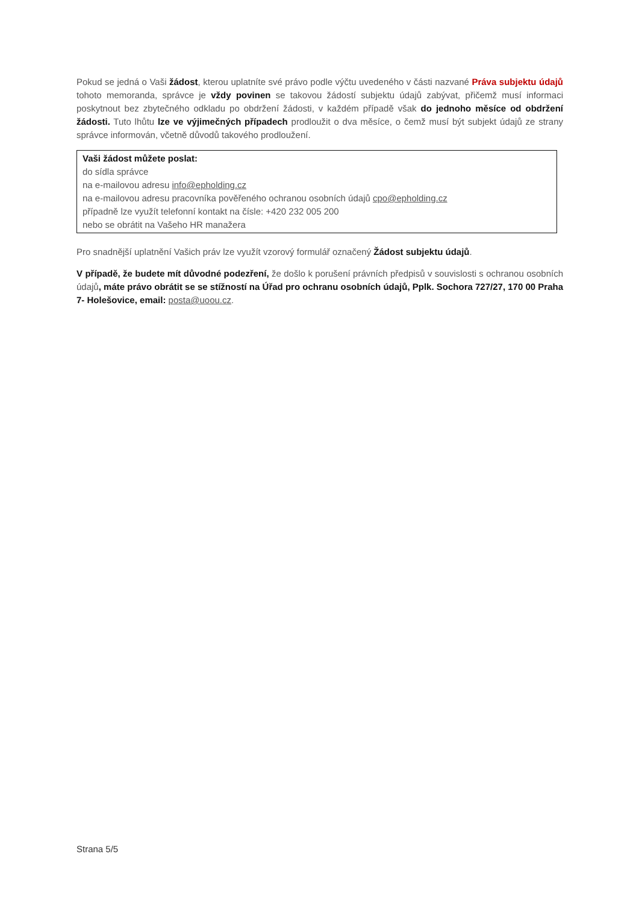Pokud se jedná o Vaši žádost, kterou uplatníte své právo podle výčtu uvedeného v části nazvané Práva subjektu údajů tohoto memoranda, správce je vždy povinen se takovou žádostí subjektu údajů zabývat, přičemž musí informaci poskytnout bez zbytečného odkladu po obdržení žádosti, v každém případě však do jednoho měsíce od obdržení žádosti. Tuto lhůtu lze ve výjimečných případech prodloužit o dva měsíce, o čemž musí být subjekt údajů ze strany správce informován, včetně důvodů takového prodloužení.
Vaši žádost můžete poslat:
do sídla správce
na e-mailovou adresu info@epholding.cz
na e-mailovou adresu pracovníka pověřeného ochranou osobních údajů cpo@epholding.cz
případně lze využít telefonní kontakt na čísle: +420 232 005 200
nebo se obrátit na Vašeho HR manažera
Pro snadnější uplatnění Vašich práv lze využít vzorový formulář označený Žádost subjektu údajů.
V případě, že budete mít důvodné podezření, že došlo k porušení právních předpisů v souvislosti s ochranou osobních údajů, máte právo obrátit se se stížností na Úřad pro ochranu osobních údajů, Pplk. Sochora 727/27, 170 00 Praha 7- Holešovice, email: posta@uoou.cz.
Strana 5/5